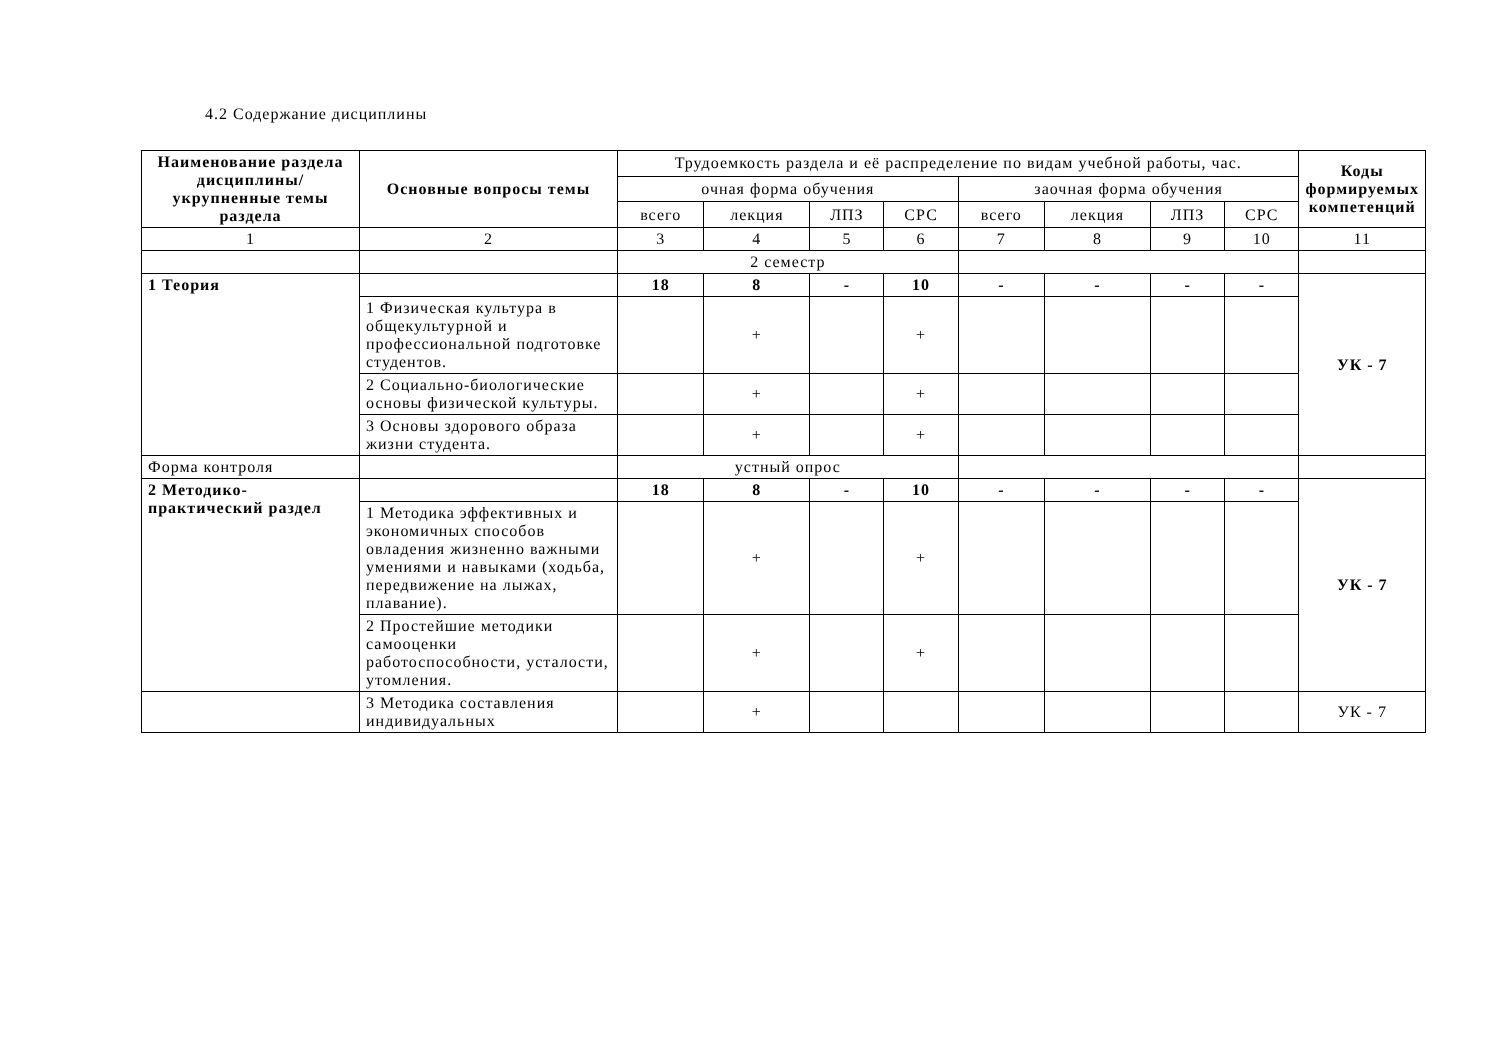4.2 Содержание дисциплины
| Наименование раздела дисциплины/ укрупненные темы раздела | Основные вопросы темы | Трудоемкость раздела и её распределение по видам учебной работы, час. | | | | | | | | Коды формируемых компетенций |
| --- | --- | --- | --- | --- | --- | --- | --- | --- | --- | --- |
| | | очная форма обучения | | | | заочная форма обучения | | | | |
| | | всего | лекция | ЛПЗ | СРС | всего | лекция | ЛПЗ | СРС | |
| 1 | 2 | 3 | 4 | 5 | 6 | 7 | 8 | 9 | 10 | 11 |
| | | 2 семестр | | | | | | | | |
| 1 Теория | | 18 | 8 | - | 10 | - | - | - | - | УК - 7 |
| | 1 Физическая культура в общекультурной и профессиональной подготовке студентов. | | + | | + | | | | | |
| | 2 Социально-биологические основы физической культуры. | | + | | + | | | | | |
| | 3 Основы здорового образа жизни студента. | | + | | + | | | | | |
| Форма контроля | | устный опрос | | | | | | | | |
| 2 Методико-практический раздел | | 18 | 8 | - | 10 | - | - | - | - | УК - 7 |
| | 1 Методика эффективных и экономичных способов овладения жизненно важными умениями и навыками (ходьба, передвижение на лыжах, плавание). | | + | | + | | | | | |
| | 2 Простейшие методики самооценки работоспособности, усталости, утомления. | | + | | + | | | | | |
| | 3 Методика составления индивидуальных | | + | | | | | | | УК - 7 |